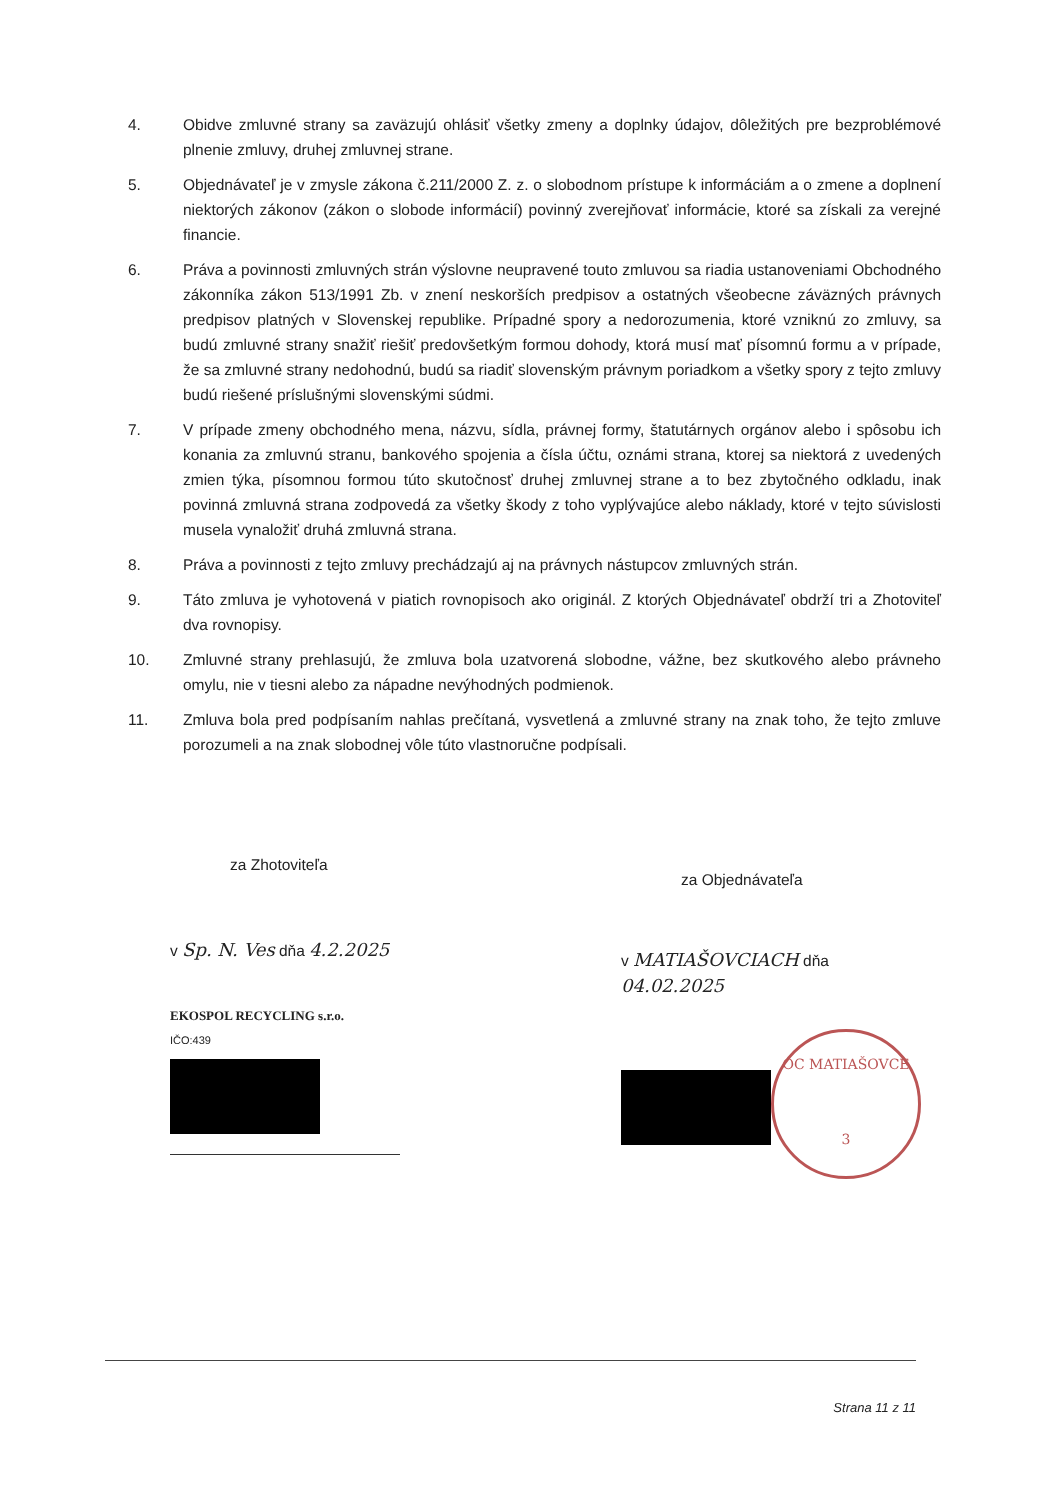4. Obidve zmluvné strany sa zaväzujú ohlásiť všetky zmeny a doplnky údajov, dôležitých pre bezproblémové plnenie zmluvy, druhej zmluvnej strane.
5. Objednávateľ je v zmysle zákona č.211/2000 Z. z. o slobodnom prístupe k informáciám a o zmene a doplnení niektorých zákonov (zákon o slobode informácií) povinný zverejňovať informácie, ktoré sa získali za verejné financie.
6. Práva a povinnosti zmluvných strán výslovne neupravené touto zmluvou sa riadia ustanoveniami Obchodného zákonníka zákon 513/1991 Zb. v znení neskorších predpisov a ostatných všeobecne záväzných právnych predpisov platných v Slovenskej republike. Prípadné spory a nedorozumenia, ktoré vzniknú zo zmluvy, sa budú zmluvné strany snažiť riešiť predovšetkým formou dohody, ktorá musí mať písomnú formu a v prípade, že sa zmluvné strany nedohodnú, budú sa riadiť slovenským právnym poriadkom a všetky spory z tejto zmluvy budú riešené príslušnými slovenskými súdmi.
7. V prípade zmeny obchodného mena, názvu, sídla, právnej formy, štatutárnych orgánov alebo i spôsobu ich konania za zmluvnú stranu, bankového spojenia a čísla účtu, oznámi strana, ktorej sa niektorá z uvedených zmien týka, písomnou formou túto skutočnosť druhej zmluvnej strane a to bez zbytočného odkladu, inak povinná zmluvná strana zodpovedá za všetky škody z toho vyplývajúce alebo náklady, ktoré v tejto súvislosti musela vynaložiť druhá zmluvná strana.
8. Práva a povinnosti z tejto zmluvy prechádzajú aj na právnych nástupcov zmluvných strán.
9. Táto zmluva je vyhotovená v piatich rovnopisoch ako originál. Z ktorých Objednávateľ obdrží tri a Zhotoviteľ dva rovnopisy.
10. Zmluvné strany prehlasujú, že zmluva bola uzatvorená slobodne, vážne, bez skutkového alebo právneho omylu, nie v tiesni alebo za nápadne nevýhodných podmienok.
11. Zmluva bola pred podpísaním nahlas prečítaná, vysvetlená a zmluvné strany na znak toho, že tejto zmluve porozumeli a na znak slobodnej vôle túto vlastnoručne podpísali.
za Zhotoviteľa
v Sp. N. Ves dňa 4.2.2025
EKOSPOL RECYCLING s.r.o.
IČO:439
za Objednávateľa
v MATIAŠOVCIACH dňa 04.02.2025
OC MATIAŠOVCE
3
Strana 11 z 11